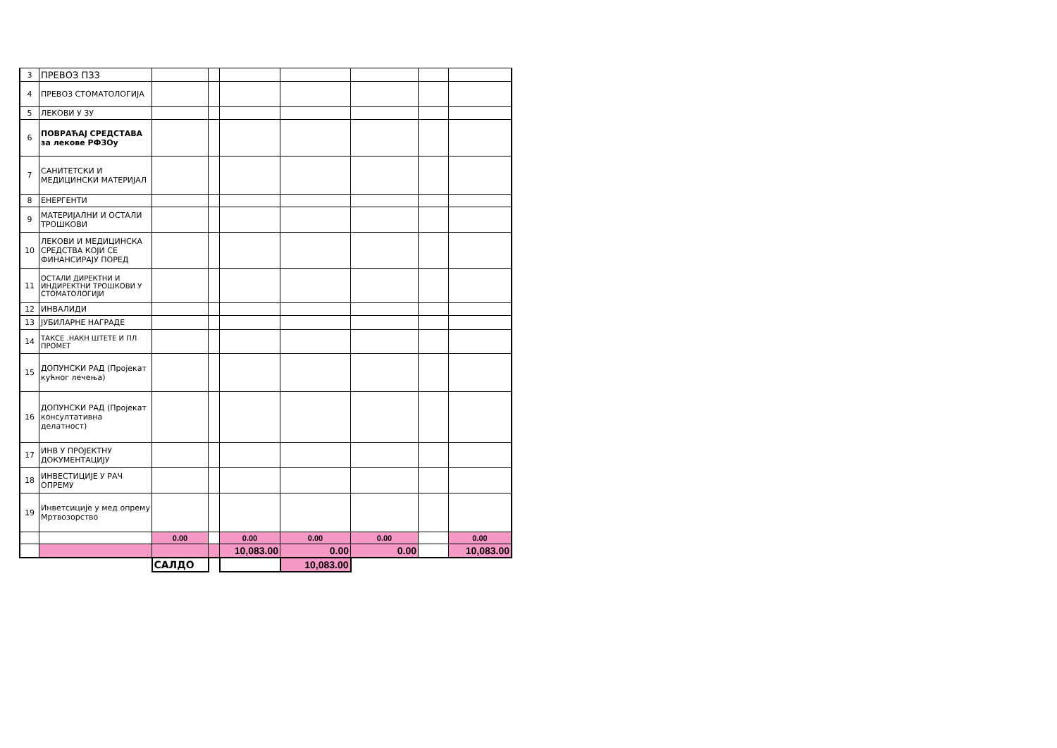| 3 | ПРЕВОЗ ПЗЗ | | | | | | | |
| 4 | ПРЕВОЗ СТОМАТОЛОГИЈА | | | | | | | |
| 5 | ЛЕКОВИ У ЗУ | | | | | | | |
| 6 | ПОВРАЋАЈ СРЕДСТАВА за лекове РФЗОу | | | | | | | |
| 7 | САНИТЕТСКИ И МЕДИЦИНСКИ МАТЕРИЈАЛ | | | | | | | |
| 8 | ЕНЕРГЕНТИ | | | | | | | |
| 9 | МАТЕРИЈАЛНИ И ОСТАЛИ ТРОШКОВИ | | | | | | | |
| 10 | ЛЕКОВИ И МЕДИЦИНСКА СРЕДСТВА КОЈИ СЕ ФИНАНСИРАЈУ ПОРЕД | | | | | | | |
| 11 | ОСТАЛИ ДИРЕКТНИ И ИНДИРЕКТНИ ТРОШКОВИ У СТОМАТОЛОГИЈИ | | | | | | | |
| 12 | ИНВАЛИДИ | | | | | | | |
| 13 | ЈУБИЛАРНЕ НАГРАДЕ | | | | | | | |
| 14 | ТАКСЕ .НАКН ШТЕТЕ И ПЛ ПРОМЕТ | | | | | | | |
| 15 | ДОПУНСКИ РАД (Пројекат кућног лечења) | | | | | | | |
| 16 | ДОПУНСКИ РАД (Пројекат консултативна делатност) | | | | | | | |
| 17 | ИНВ У ПРОЈЕКТНУ ДОКУМЕНТАЦИЈУ | | | | | | | |
| 18 | ИНВЕСТИЦИЈЕ У РАЧ ОПРЕМУ | | | | | | | |
| 19 | Инветсиције у мед опрему Мртвозорство | | | | | | | |
| | | 0.00 | | 0.00 | 0.00 | 0.00 | | 0.00 |
| | | | | 10,083.00 | 0.00 | 0.00 | | 10,083.00 |
| | | САЛДО | | | 10,083.00 | | | |